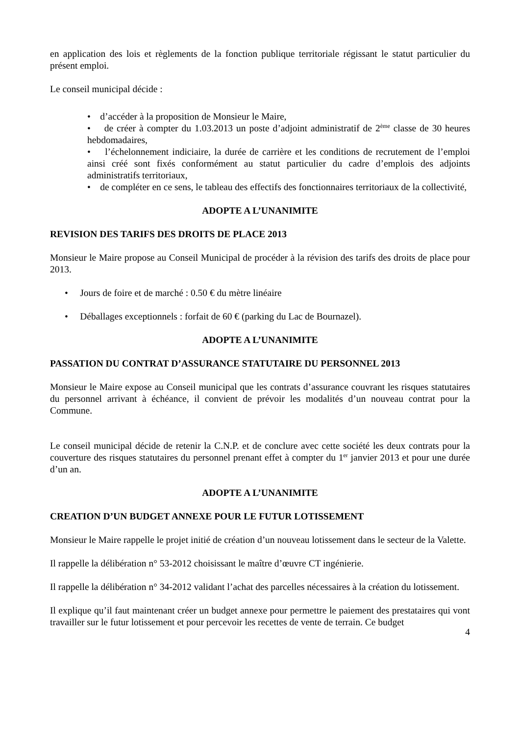en application des lois et règlements de la fonction publique territoriale régissant le statut particulier du présent emploi.
Le conseil municipal décide :
• d’accéder à la proposition de Monsieur le Maire,
• de créer à compter du 1.03.2013 un poste d’adjoint administratif de 2<sup>ème</sup> classe de 30 heures hebdomadaires,
• l’échelonnement indiciaire, la durée de carrière et les conditions de recrutement de l’emploi ainsi créé sont fixés conformément au statut particulier du cadre d’emplois des adjoints administratifs territoriaux,
• de compléter en ce sens, le tableau des effectifs des fonctionnaires territoriaux de la collectivité,
ADOPTE A L’UNANIMITE
REVISION DES TARIFS DES DROITS DE PLACE 2013
Monsieur le Maire propose au Conseil Municipal de procéder à la révision des tarifs des droits de place pour 2013.
• Jours de foire et de marché : 0.50 € du mètre linéaire
• Déballages exceptionnels : forfait de 60 € (parking du Lac de Bournazel).
ADOPTE A L’UNANIMITE
PASSATION DU CONTRAT D’ASSURANCE STATUTAIRE DU PERSONNEL 2013
Monsieur le Maire expose au Conseil municipal que les contrats d’assurance couvrant les risques statutaires du personnel arrivant à échéance, il convient de prévoir les modalités d’un nouveau contrat pour la Commune.
Le conseil municipal décide de retenir la C.N.P. et de conclure avec cette société les deux contrats pour la couverture des risques statutaires du personnel prenant effet à compter du 1<sup>er</sup> janvier 2013 et pour une durée d’un an.
ADOPTE A L’UNANIMITE
CREATION D’UN BUDGET ANNEXE POUR LE FUTUR LOTISSEMENT
Monsieur le Maire rappelle le projet initié de création d’un nouveau lotissement dans le secteur de la Valette.
Il rappelle la délibération n° 53-2012 choisissant le maître d’œuvre CT ingénierie.
Il rappelle la délibération n° 34-2012 validant l’achat des parcelles nécessaires à la création du lotissement.
Il explique qu’il faut maintenant créer un budget annexe pour permettre le paiement des prestataires qui vont travailler sur le futur lotissement et pour percevoir les recettes de vente de terrain. Ce budget
4